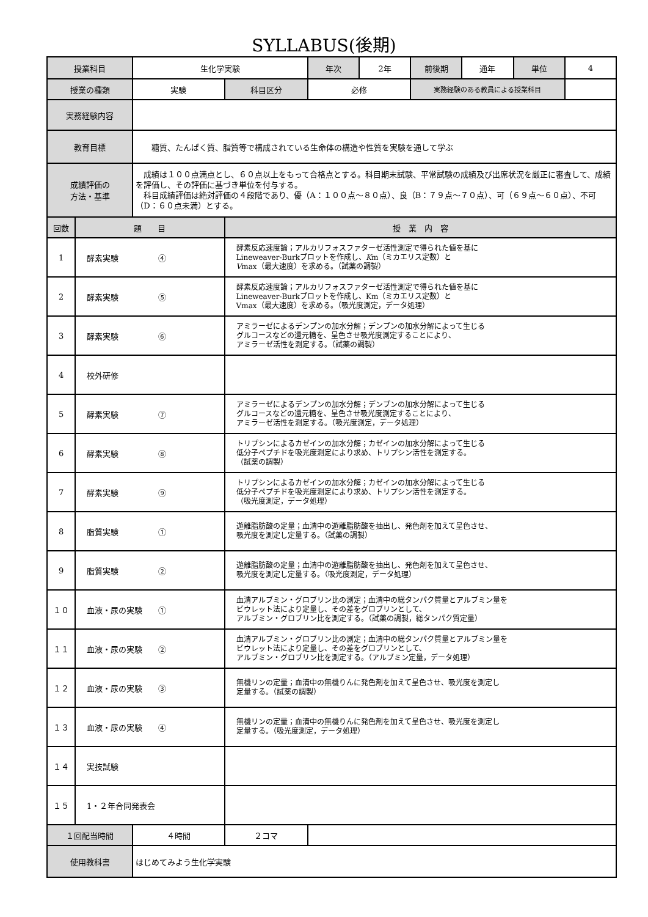SYLLABUS(後期)
| 授業科目 | | 生化学実験 | | 年次 | 2年 | 前後期 | 通年 | 単位 | 4 |
| 授業の種類 | | 実験 | 科目区分 | 必修 | | 実務経験のある教員による授業科目 | | | |
| 実務経験内容 | | | | | | | | | |
| 教育目標 | | 糖質、たんぱく質、脂質等で構成されている生命体の構造や性質を実験を通して学ぶ | | | | | | | |
| 成績評価の 方法・基準 | | 成績は１００点満点とし、６０点以上をもって合格点とする。科目期末試験、平常試験の成績及び出席状況を厳正に審査して、成績を評価し、その評価に基づき単位を付与する。 科目成績評価は絶対評価の４段階であり、優（A：１００点～８０点）、良（B：７９点～７０点）、可（６９点～６０点）、不可（D：６０点未満）とする。 | | | | | | | |
| 回数 | 題 目 | | 授 業 内 容 | | | | | | |
| 1 | 酵素実験 ④ | | 酵素反応速度論；アルカリフォスファターゼ活性測定で得られた値を基に Lineweaver-Burkプロットを作成し、 K m（ミカエリス定数）と V max（最大速度）を求める。（試薬の調製） | | | | | | |
| 2 | 酵素実験 ⑤ | | 酵素反応速度論；アルカリフォスファターゼ活性測定で得られた値を基に Lineweaver-Burkプロットを作成し、Km（ミカエリス定数）と Vmax（最大速度）を求める。（吸光度測定，データ処理） | | | | | | |
| 3 | 酵素実験 ⑥ | | アミラーゼによるデンプンの加水分解；デンプンの加水分解によって生じる グルコースなどの還元糖を、呈色させ吸光度測定することにより、 アミラーゼ活性を測定する。（試薬の調製） | | | | | | |
| 4 | 校外研修 | | | | | | | | |
| 5 | 酵素実験 ⑦ | | アミラーゼによるデンプンの加水分解；デンプンの加水分解によって生じる グルコースなどの還元糖を、呈色させ吸光度測定することにより、 アミラーゼ活性を測定する。（吸光度測定，データ処理） | | | | | | |
| 6 | 酵素実験 ⑧ | | トリプシンによるカゼインの加水分解；カゼインの加水分解によって生じる 低分子ペプチドを吸光度測定により求め、トリプシン活性を測定する。 （試薬の調製） | | | | | | |
| 7 | 酵素実験 ⑨ | | トリプシンによるカゼインの加水分解；カゼインの加水分解によって生じる 低分子ペプチドを吸光度測定により求め、トリプシン活性を測定する。 （吸光度測定，データ処理） | | | | | | |
| 8 | 脂質実験 ① | | 遊離脂肪酸の定量；血清中の遊離脂肪酸を抽出し、発色剤を加えて呈色させ、 吸光度を測定し定量する。（試薬の調製） | | | | | | |
| 9 | 脂質実験 ② | | 遊離脂肪酸の定量；血清中の遊離脂肪酸を抽出し、発色剤を加えて呈色させ、 吸光度を測定し定量する。（吸光度測定，データ処理） | | | | | | |
| １０ | 血液・尿の実験 ① | | 血清アルブミン・グロブリン比の測定；血清中の総タンパク質量とアルブミン量を ビウレット法により定量し、その差をグロブリンとして、 アルブミン・グロブリン比を測定する。（試薬の調製，総タンパク質定量） | | | | | | |
| １１ | 血液・尿の実験 ② | | 血清アルブミン・グロブリン比の測定；血清中の総タンパク質量とアルブミン量を ビウレット法により定量し、その差をグロブリンとして、 アルブミン・グロブリン比を測定する。（アルブミン定量，データ処理） | | | | | | |
| １２ | 血液・尿の実験 ③ | | 無機リンの定量；血清中の無機りんに発色剤を加えて呈色させ、吸光度を測定し 定量する。（試薬の調製） | | | | | | |
| １３ | 血液・尿の実験 ④ | | 無機リンの定量；血清中の無機りんに発色剤を加えて呈色させ、吸光度を測定し 定量する。（吸光度測定，データ処理） | | | | | | |
| １４ | 実技試験 | | | | | | | | |
| １５ | 1・２年合同発表会 | | | | | | | | |
| １回配当時間 | | ４時間 | ２コマ | | | | | | |
| 使用教科書 | | はじめてみよう生化学実験 | | | | | | | |